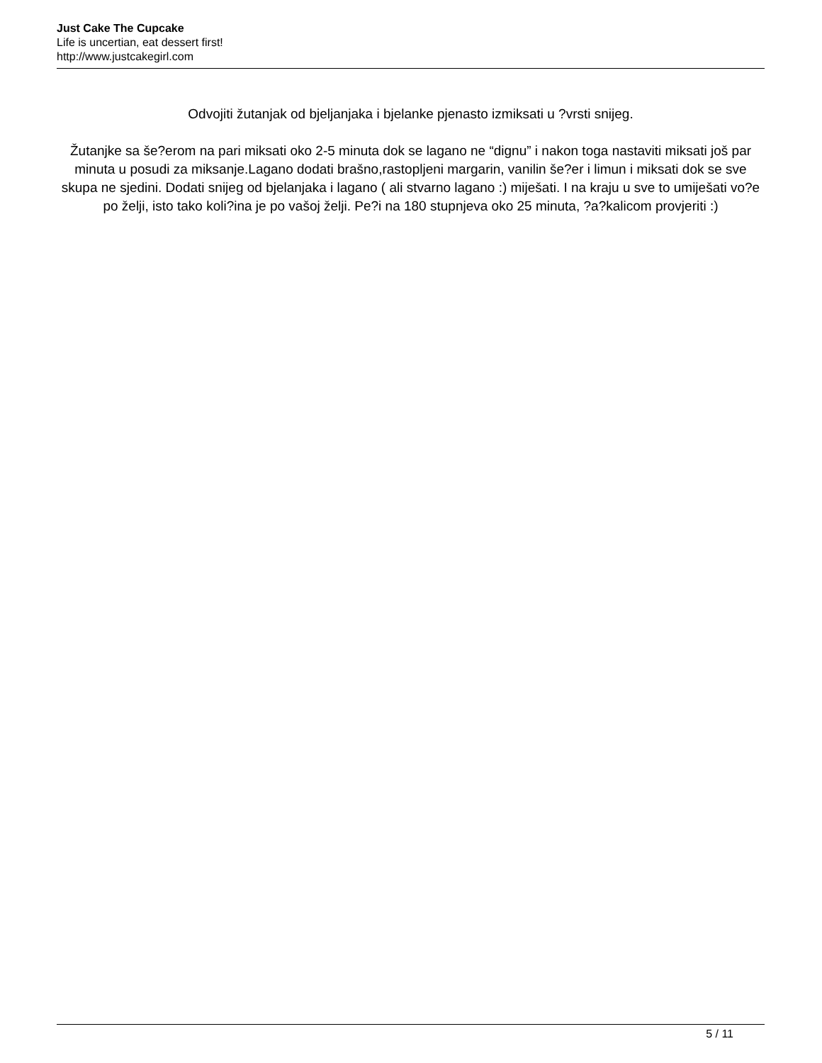Just Cake The Cupcake
Life is uncertian, eat dessert first!
http://www.justcakegirl.com
Odvojiti žutanjak od bjeljanjaka i bjelanke pjenasto izmiksati u ?vrsti snijeg.
Žutanjke sa še?erom na pari miksati oko 2-5 minuta dok se lagano ne “dignu” i nakon toga nastaviti miksati još par minuta u posudi za miksanje.Lagano dodati brašno,rastopljeni margarin, vanilin še?er i limun i miksati dok se sve skupa ne sjedini. Dodati snijeg od bjelanjaka i lagano ( ali stvarno lagano :) miješati. I na kraju u sve to umiješati vo?e po želji, isto tako koli?ina je po vašoj želji. Pe?i na 180 stupnjeva oko 25 minuta, ?a?kalicom provjeriti :)
5 / 11